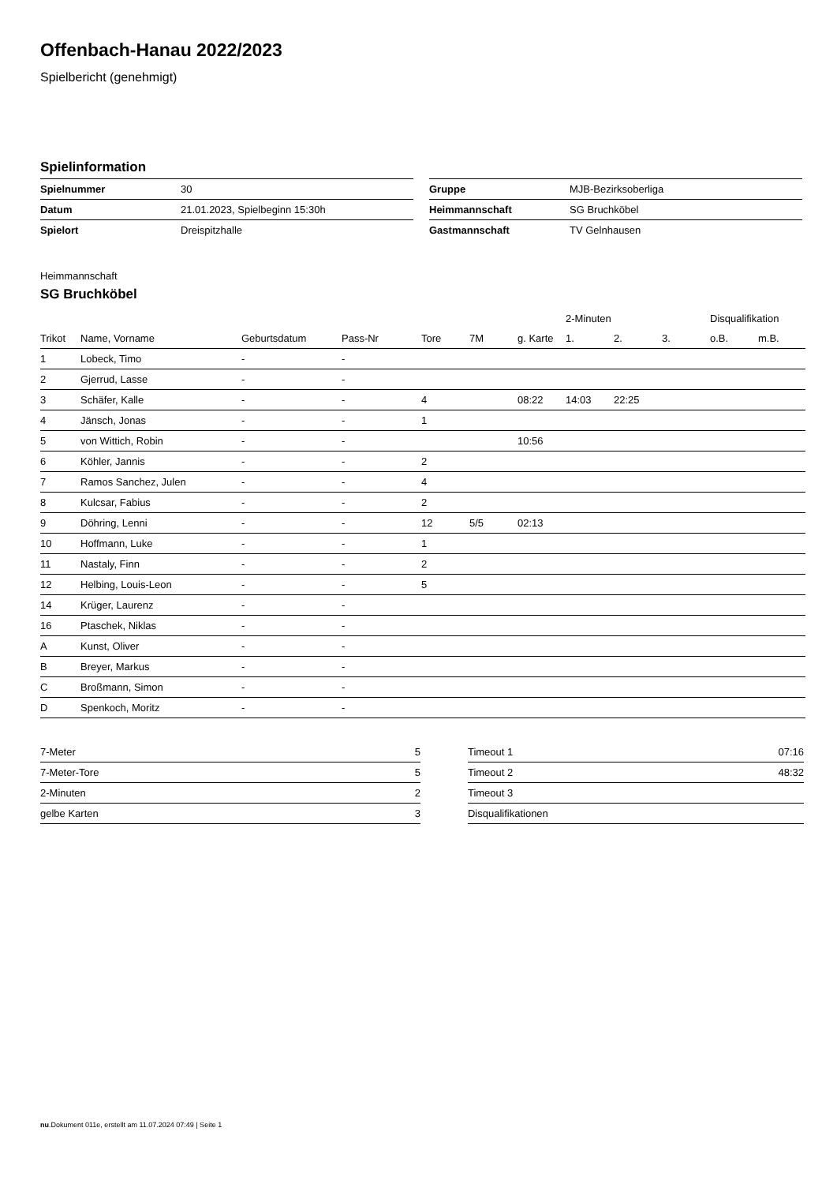Offenbach-Hanau 2022/2023
Spielbericht (genehmigt)
Spielinformation
| Spielnummer | 30 |
| Datum | 21.01.2023, Spielbeginn 15:30h |
| Spielort | Dreispitzhalle |
| Gruppe | MJB-Bezirksoberliga |
| Heimmannschaft | SG Bruchköbel |
| Gastmannschaft | TV Gelnhausen |
Heimmannschaft
SG Bruchköbel
| | | | | | | | 2-Minuten | | | Disqualifikation | |
| --- | --- | --- | --- | --- | --- | --- | --- | --- | --- | --- | --- |
| Trikot | Name, Vorname | Geburtsdatum | Pass-Nr | Tore | 7M | g. Karte | 1. | 2. | 3. | o.B. | m.B. |
| 1 | Lobeck, Timo | - | - | | | | | | | | |
| 2 | Gjerrud, Lasse | - | - | | | | | | | | |
| 3 | Schäfer, Kalle | - | - | 4 | | 08:22 | 14:03 | 22:25 | | | |
| 4 | Jänsch, Jonas | - | - | 1 | | | | | | | |
| 5 | von Wittich, Robin | - | - | | | 10:56 | | | | | |
| 6 | Köhler, Jannis | - | - | 2 | | | | | | | |
| 7 | Ramos Sanchez, Julen | - | - | 4 | | | | | | | |
| 8 | Kulcsar, Fabius | - | - | 2 | | | | | | | |
| 9 | Döhring, Lenni | - | - | 12 | 5/5 | 02:13 | | | | | |
| 10 | Hoffmann, Luke | - | - | 1 | | | | | | | |
| 11 | Nastaly, Finn | - | - | 2 | | | | | | | |
| 12 | Helbing, Louis-Leon | - | - | 5 | | | | | | | |
| 14 | Krüger, Laurenz | - | - | | | | | | | | |
| 16 | Ptaschek, Niklas | - | - | | | | | | | | |
| A | Kunst, Oliver | - | - | | | | | | | | |
| B | Breyer, Markus | - | - | | | | | | | | |
| C | Broßmann, Simon | - | - | | | | | | | | |
| D | Spenkoch, Moritz | - | - | | | | | | | | |
| 7-Meter | 5 |
| 7-Meter-Tore | 5 |
| 2-Minuten | 2 |
| gelbe Karten | 3 |
| Timeout 1 | 07:16 |
| Timeout 2 | 48:32 |
| Timeout 3 | |
| Disqualifikationen | |
nu.Dokument 011e, erstellt am 11.07.2024 07:49 | Seite 1